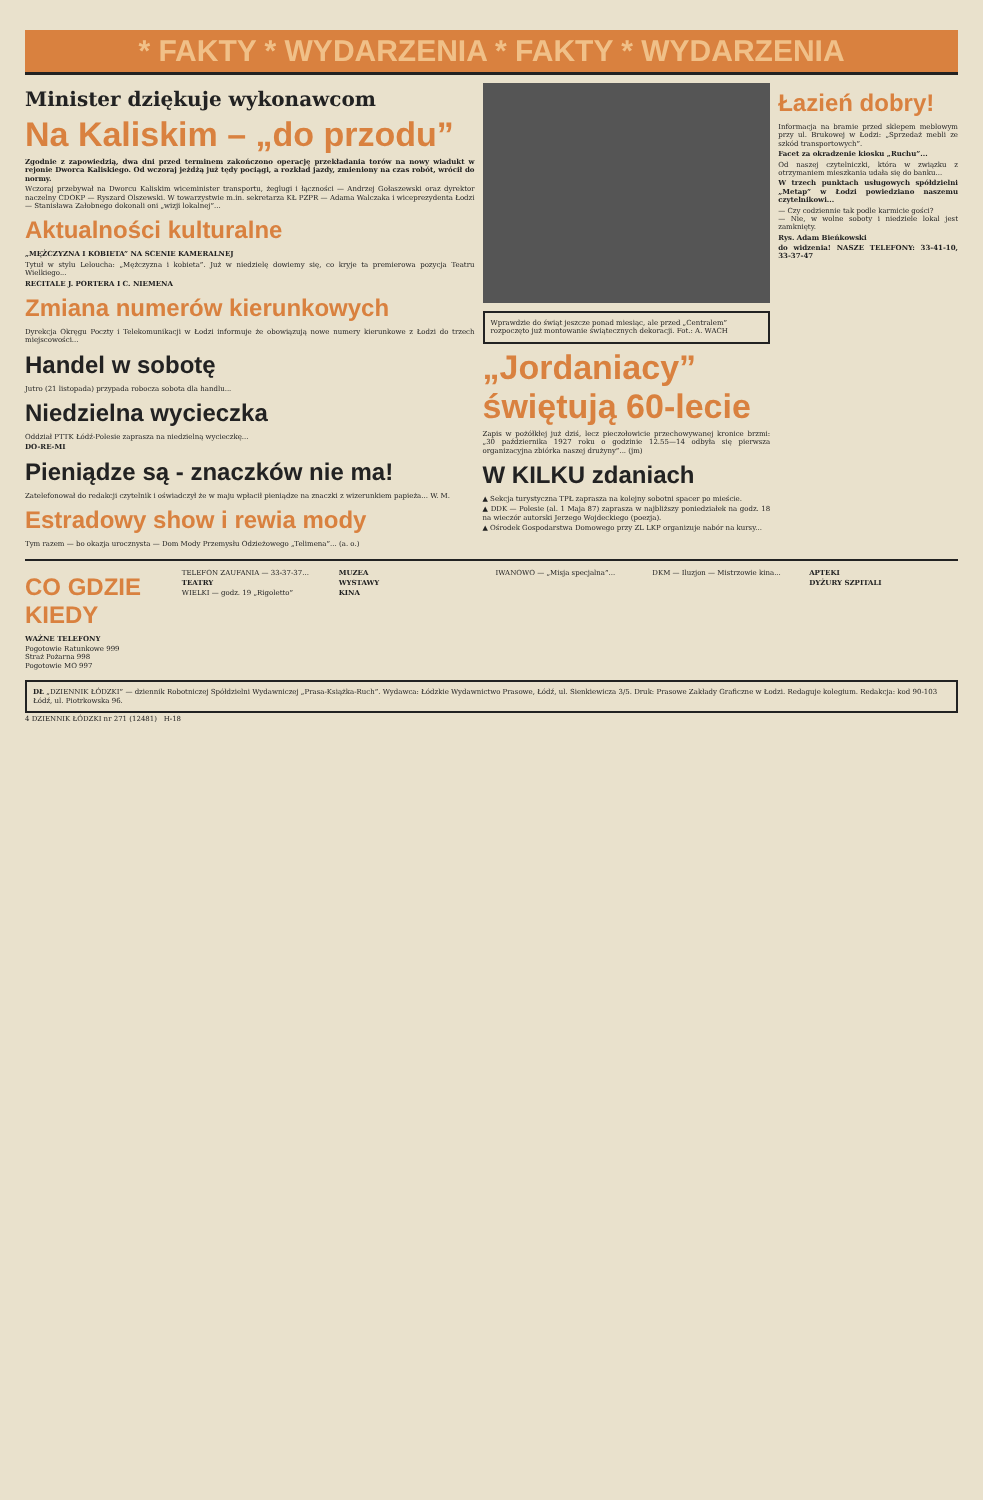* FAKTY * WYDARZENIA * FAKTY * WYDARZENIA
Minister dziękuje wykonawcom
Na Kaliskim – „do przodu”
Zgodnie z zapowiedzią, dwa dni przed terminem zakończono operację przekładania torów na nowy wiadukt w rejonie Dworca Kaliskiego. Od wczoraj jeżdżą już tędy pociągi, a rozkład jazdy, zmieniony na czas robót, wrócił do normy.
Wczoraj przebywał na Dworcu Kaliskim wiceminister transportu, żeglugi i łączności — Andrzej Gołaszewski oraz dyrektor naczelny CDOKP — Ryszard Olszewski. W towarzystwie m.in. sekretarza KŁ PZPR — Adama Walczaka i wiceprezydenta Łodzi — Stanisława Załobnego dokonali oni „wizji lokalnej”...
Aktualności kulturalne
„MĘŻCZYZNA I KOBIETA” NA SCENIE KAMERALNEJ
Tytuł w stylu Leloucha: „Mężczyzna i kobieta”. Już w niedzielę dowiemy się, co kryje ta premierowa pozycja Teatru Wielkiego...
RECITALE J. PORTERA I C. NIEMENA
Zmiana numerów kierunkowych
Dyrekcja Okręgu Poczty i Telekomunikacji w Łodzi informuje że obowiązują nowe numery kierunkowe z Łodzi do trzech miejscowości...
Handel w sobotę
Jutro (21 listopada) przypada robocza sobota dla handlu...
Niedzielna wycieczka
Oddział PTTK Łódź-Polesie zaprasza na niedzielną wycieczkę...
DO-RE-MI
Pieniądze są - znaczków nie ma!
Zatelefonował do redakcji czytelnik i oświadczył że w maju wpłacił pieniądze na znaczki z wizerunkiem papieża... W. M.
Estradowy show i rewia mody
Tym razem — bo okazja urocznysta — Dom Mody Przemysłu Odzieżowego „Telimena”... (a. o.)
Wprawdzie do świąt jeszcze ponad miesiąc, ale przed „Centralem” rozpoczęto już montowanie świątecznych dekoracji. Fot.: A. WACH
„Jordaniacy” świętują 60-lecie
Zapis w pożółkłej już dziś, lecz pieczołowicie przechowywanej kronice brzmi: „30 października 1927 roku o godzinie 12.55—14 odbyła się pierwsza organizacyjna zbiórka naszej drużyny”... (jm)
W KILKU zdaniach
▲ Sekcja turystyczna TPŁ zaprasza na kolejny sobotni spacer po mieście.
▲ DDK — Polesie (al. 1 Maja 87) zaprasza w najbliższy poniedziałek na godz. 18 na wieczór autorski Jerzego Wojdeckiego (poezja).
▲ Ośrodek Gospodarstwa Domowego przy ZL LKP organizuje nabór na kursy...
Łazień dobry!
Informacja na bramie przed sklepem meblowym przy ul. Brukowej w Łodzi: „Sprzedaż mebli ze szkód transportowych”.
Facet za okradzenie kiosku „Ruchu”...
Od naszej czytelniczki, która w związku z otrzymaniem mieszkania udała się do banku...
W trzech punktach usługowych spółdzielni „Metap” w Łodzi powiedziano naszemu czytelnikowi...
— Czy codziennie tak podle karmicie gości?
— Nie, w wolne soboty i niedziele lokal jest zamknięty.
Rys. Adam Bieńkowski
do widzenia! NASZE TELEFONY: 33-41-10, 33-37-47
CO GDZIE KIEDY
WAŻNE TELEFONY
Pogotowie Ratunkowe 999
Straż Pożarna 998
Pogotowie MO 997
TELEFON ZAUFANIA — 33-37-37...
TEATRY
WIELKI — godz. 19 „Rigoletto”
MUZEA
WYSTAWY
KINA
IWANOWO — „Misja specjalna”... DKM — Iluzjon — Mistrzowie kina...
APTEKI
DYŻURY SZPITALI
DŁ „DZIENNIK ŁÓDZKI” — dziennik Robotniczej Spółdzielni Wydawniczej „Prasa-Książka-Ruch”. Wydawca: Łódzkie Wydawnictwo Prasowe, Łódź, ul. Sienkiewicza 3/5. Druk: Prasowe Zakłady Graficzne w Łodzi. Redaguje kolegium. Redakcja: kod 90-103 Łódź, ul. Piotrkowska 96.
4 DZIENNIK ŁÓDZKI nr 271 (12481) H-18